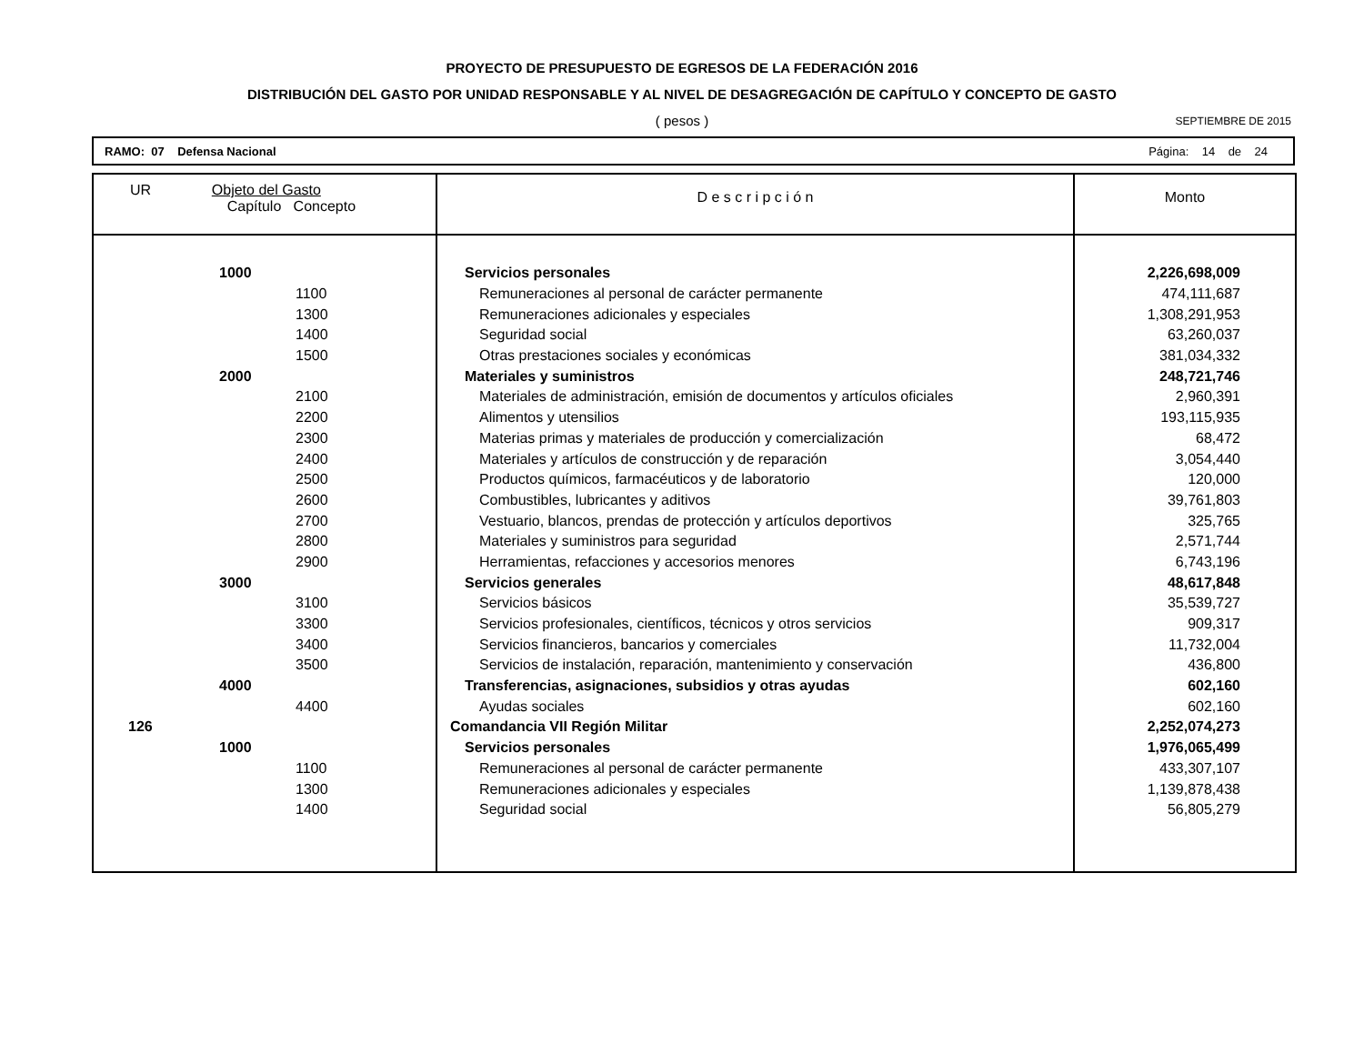PROYECTO DE PRESUPUESTO DE EGRESOS DE LA FEDERACIÓN 2016
DISTRIBUCIÓN DEL GASTO POR UNIDAD RESPONSABLE Y AL NIVEL DE DESAGREGACIÓN DE CAPÍTULO Y CONCEPTO DE GASTO
( pesos )
SEPTIEMBRE DE 2015
RAMO: 07 Defensa Nacional Página: 14 de 24
| UR Objeto del Gasto Capítulo Concepto | D e s c r i p c i ó n | Monto |
| --- | --- | --- |
| 1000 | Servicios personales | 2,226,698,009 |
| 1100 | Remuneraciones al personal de carácter permanente | 474,111,687 |
| 1300 | Remuneraciones adicionales y especiales | 1,308,291,953 |
| 1400 | Seguridad social | 63,260,037 |
| 1500 | Otras prestaciones sociales y económicas | 381,034,332 |
| 2000 | Materiales y suministros | 248,721,746 |
| 2100 | Materiales de administración, emisión de documentos y artículos oficiales | 2,960,391 |
| 2200 | Alimentos y utensilios | 193,115,935 |
| 2300 | Materias primas y materiales de producción y comercialización | 68,472 |
| 2400 | Materiales y artículos de construcción y de reparación | 3,054,440 |
| 2500 | Productos químicos, farmacéuticos y de laboratorio | 120,000 |
| 2600 | Combustibles, lubricantes y aditivos | 39,761,803 |
| 2700 | Vestuario, blancos, prendas de protección y artículos deportivos | 325,765 |
| 2800 | Materiales y suministros para seguridad | 2,571,744 |
| 2900 | Herramientas, refacciones y accesorios menores | 6,743,196 |
| 3000 | Servicios generales | 48,617,848 |
| 3100 | Servicios básicos | 35,539,727 |
| 3300 | Servicios profesionales, científicos, técnicos y otros servicios | 909,317 |
| 3400 | Servicios financieros, bancarios y comerciales | 11,732,004 |
| 3500 | Servicios de instalación, reparación, mantenimiento y conservación | 436,800 |
| 4000 | Transferencias, asignaciones, subsidios y otras ayudas | 602,160 |
| 4400 | Ayudas sociales | 602,160 |
| 126 | Comandancia VII Región Militar | 2,252,074,273 |
| 1000 | Servicios personales | 1,976,065,499 |
| 1100 | Remuneraciones al personal de carácter permanente | 433,307,107 |
| 1300 | Remuneraciones adicionales y especiales | 1,139,878,438 |
| 1400 | Seguridad social | 56,805,279 |